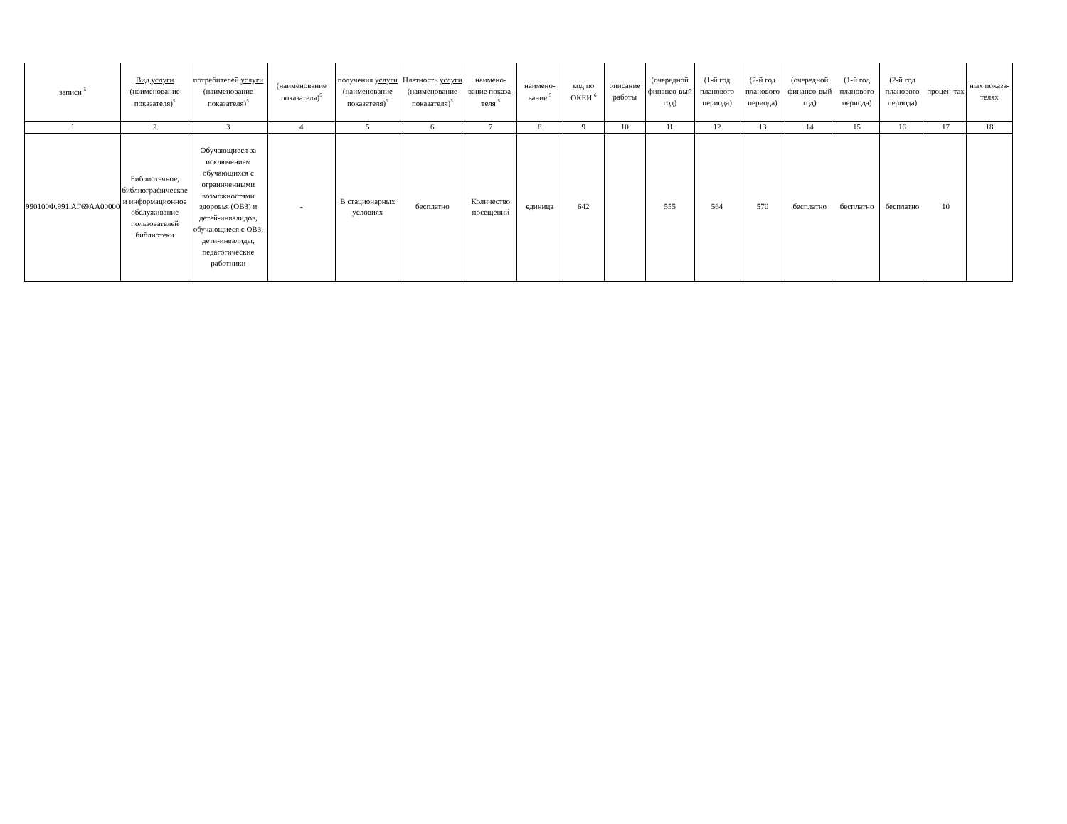| записи <sup>5</sup> | Вид услуги (наименование показателя)<sup>5</sup> | потребителей услуги (наименование показателя)<sup>5</sup> | (наименование показателя)<sup>5</sup> | получения услуги (наименование показателя)<sup>5</sup> | Платность услуги (наименование показателя)<sup>5</sup> | наимено-вание показа-теля <sup>5</sup> | наимено-вание <sup>5</sup> | код по ОКЕИ <sup>6</sup> | описание работы | (очередной финансо-вый год) | (1-й год планового периода) | (2-й год планового периода) | (очередной финансо-вый год) | (1-й год планового периода) | (2-й год планового периода) | процен-тах | ных показа-телях |
| 1 | 2 | 3 | 4 | 5 | 6 | 7 | 8 | 9 | 10 | 11 | 12 | 13 | 14 | 15 | 16 | 17 | 18 |
| 990100Ф.991.АГ69АА00000 | Библиотечное, библиографическое и информационное обслуживание пользователей библиотеки | Обучающиеся за исключением обучающихся с ограниченными возможностями здоровья (ОВЗ) и детей-инвалидов, обучающиеся с ОВЗ, дети-инвалиды, педагогические работники | - | В стационарных условиях | бесплатно | Количество посещений | единица | 642 | | 555 | 564 | 570 | бесплатно | бесплатно | бесплатно | 10 | |